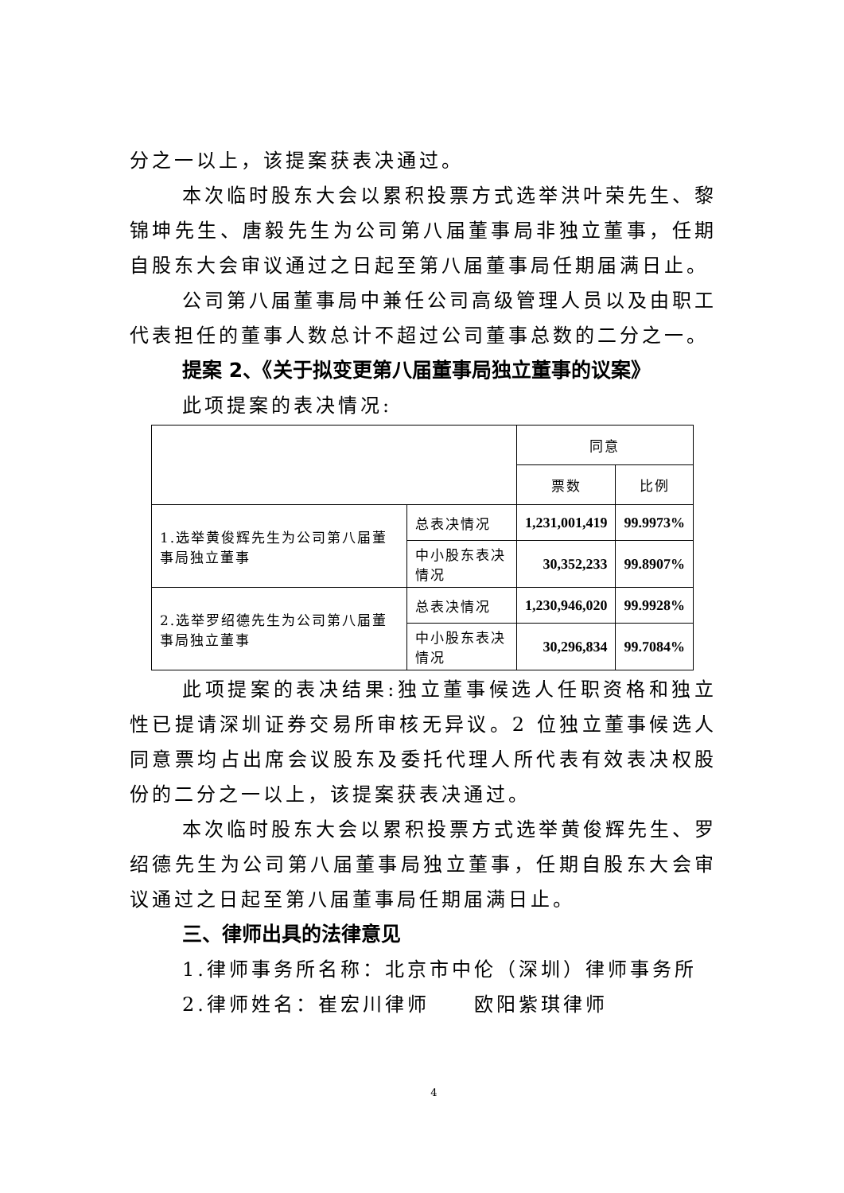分之一以上，该提案获表决通过。
本次临时股东大会以累积投票方式选举洪叶荣先生、黎锦坤先生、唐毅先生为公司第八届董事局非独立董事，任期自股东大会审议通过之日起至第八届董事局任期届满日止。
公司第八届董事局中兼任公司高级管理人员以及由职工代表担任的董事人数总计不超过公司董事总数的二分之一。
提案 2、《关于拟变更第八届董事局独立董事的议案》
此项提案的表决情况:
| | | 同意 | |
| --- | --- | --- | --- |
| | | 票数 | 比例 |
| 1.选举黄俊辉先生为公司第八届董事局独立董事 | 总表决情况 | 1,231,001,419 | 99.9973% |
| | 中小股东表决情况 | 30,352,233 | 99.8907% |
| 2.选举罗绍德先生为公司第八届董事局独立董事 | 总表决情况 | 1,230,946,020 | 99.9928% |
| | 中小股东表决情况 | 30,296,834 | 99.7084% |
此项提案的表决结果:独立董事候选人任职资格和独立性已提请深圳证券交易所审核无异议。2 位独立董事候选人同意票均占出席会议股东及委托代理人所代表有效表决权股份的二分之一以上，该提案获表决通过。
本次临时股东大会以累积投票方式选举黄俊辉先生、罗绍德先生为公司第八届董事局独立董事，任期自股东大会审议通过之日起至第八届董事局任期届满日止。
三、律师出具的法律意见
1.律师事务所名称：北京市中伦（深圳）律师事务所
2.律师姓名：崔宏川律师　　欧阳紫琪律师
4